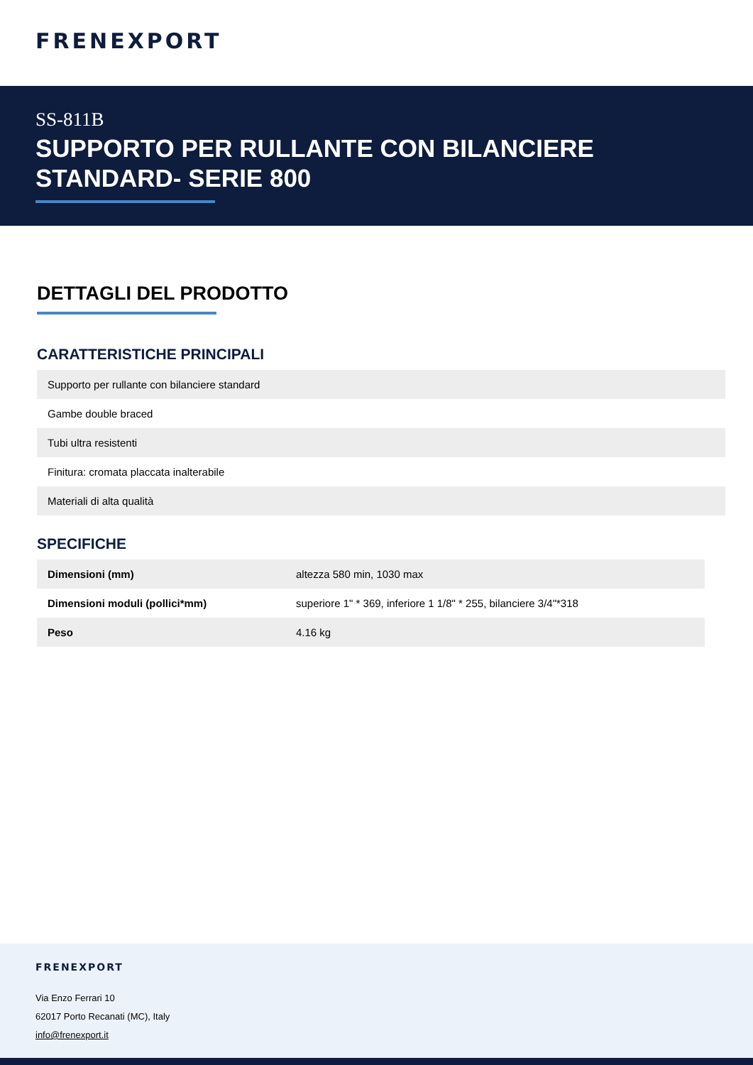FRENEXPORT
SS-811B
SUPPORTO PER RULLANTE CON BILANCIERE STANDARD- SERIE 800
DETTAGLI DEL PRODOTTO
CARATTERISTICHE PRINCIPALI
| Supporto per rullante con bilanciere standard |
| Gambe double braced |
| Tubi ultra resistenti |
| Finitura: cromata placcata inalterabile |
| Materiali di alta qualità |
SPECIFICHE
| Dimensioni (mm) | altezza 580 min, 1030 max |
| Dimensioni moduli (pollici*mm) | superiore 1" * 369, inferiore 1 1/8" * 255, bilanciere 3/4"*318 |
| Peso | 4.16 kg |
FRENEXPORT
Via Enzo Ferrari 10
62017 Porto Recanati (MC), Italy
info@frenexport.it